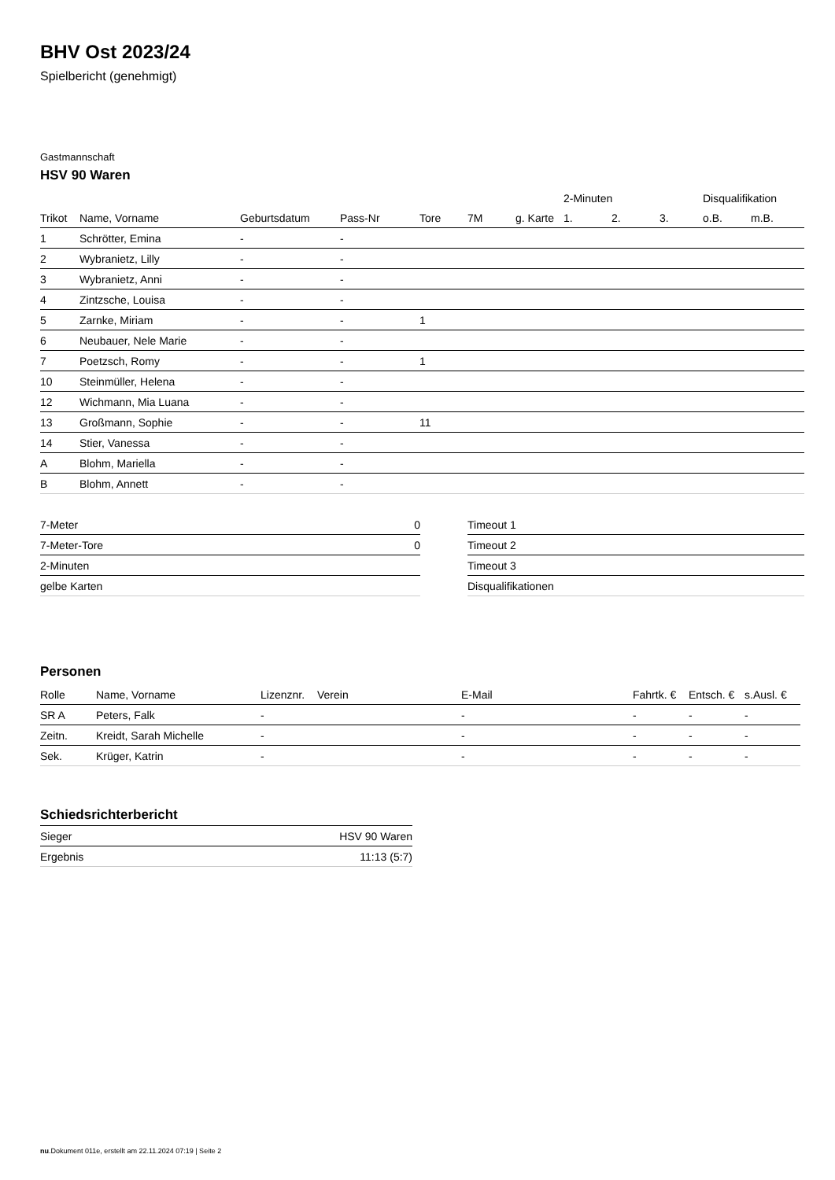BHV Ost 2023/24
Spielbericht (genehmigt)
Gastmannschaft
HSV 90 Waren
| | | | | | | | 2-Minuten | | | Disqualifikation | |
| --- | --- | --- | --- | --- | --- | --- | --- | --- | --- | --- | --- |
| Trikot | Name, Vorname | Geburtsdatum | Pass-Nr | Tore | 7M | g. Karte | 1. | 2. | 3. | o.B. | m.B. |
| 1 | Schrötter, Emina | - | - | | | | | | | | |
| 2 | Wybranietz, Lilly | - | - | | | | | | | | |
| 3 | Wybranietz, Anni | - | - | | | | | | | | |
| 4 | Zintzsche, Louisa | - | - | | | | | | | | |
| 5 | Zarnke, Miriam | - | - | 1 | | | | | | | |
| 6 | Neubauer, Nele Marie | - | - | | | | | | | | |
| 7 | Poetzsch, Romy | - | - | 1 | | | | | | | |
| 10 | Steinmüller, Helena | - | - | | | | | | | | |
| 12 | Wichmann, Mia Luana | - | - | | | | | | | | |
| 13 | Großmann, Sophie | - | - | 11 | | | | | | | |
| 14 | Stier, Vanessa | - | - | | | | | | | | |
| A | Blohm, Mariella | - | - | | | | | | | | |
| B | Blohm, Annett | - | - | | | | | | | | |
| 7-Meter | 0 |
| 7-Meter-Tore | 0 |
| 2-Minuten | |
| gelbe Karten | |
| Timeout 1 |
| Timeout 2 |
| Timeout 3 |
| Disqualifikationen |
Personen
| Rolle | Name, Vorname | Lizenznr. | Verein | E-Mail | Fahrtk. € | Entsch. € | s.Ausl. € |
| --- | --- | --- | --- | --- | --- | --- | --- |
| SR A | Peters, Falk | - | | - | - | - | - |
| Zeitn. | Kreidt, Sarah Michelle | - | | - | - | - | - |
| Sek. | Krüger, Katrin | - | | - | - | - | - |
Schiedsrichterbericht
| Sieger | HSV 90 Waren |
| Ergebnis | 11:13 (5:7) |
nu.Dokument 011e, erstellt am 22.11.2024 07:19 | Seite 2